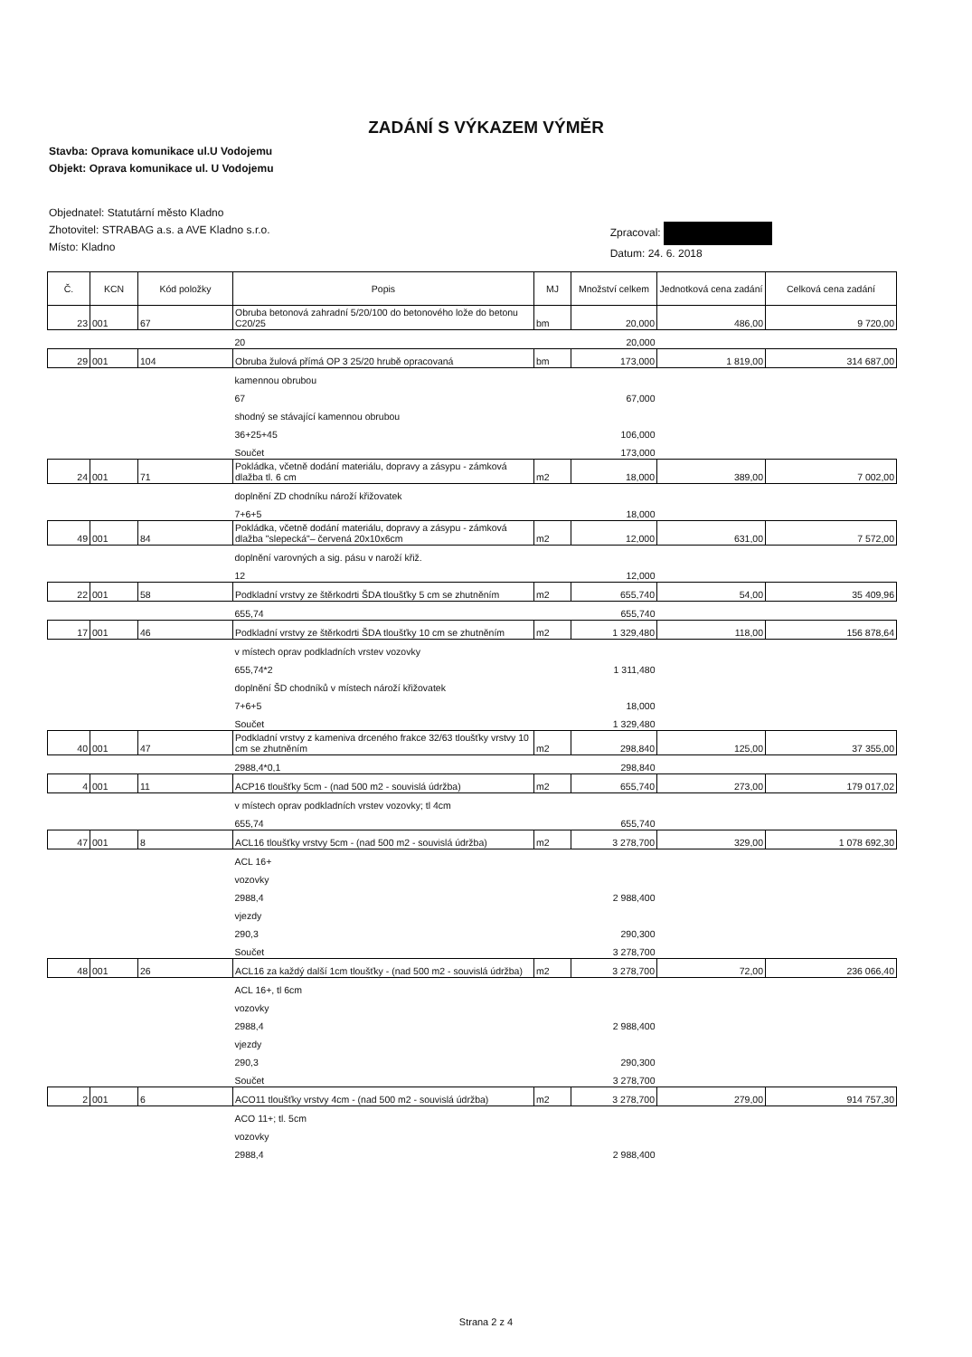ZADÁNÍ S VÝKAZEM VÝMĚR
Stavba: Oprava komunikace ul.U Vodojemu
Objekt: Oprava komunikace ul. U Vodojemu
Objednatel: Statutární město Kladno
Zhotovitel: STRABAG a.s. a AVE Kladno s.r.o.
Místo: Kladno
Zpracoval:
Datum: 24. 6. 2018
| Č. | KCN | Kód položky | Popis | MJ | Množství celkem | Jednotková cena zadání | Celková cena zadání |
| --- | --- | --- | --- | --- | --- | --- | --- |
| 23 | 001 | 67 | Obruba betonová zahradní 5/20/100 do betonového lože do betonu C20/25 | bm | 20,000 | 486,00 | 9 720,00 |
| | | | 20 | | 20,000 | | |
| 29 | 001 | 104 | Obruba žulová přímá OP 3 25/20 hrubě opracovaná | bm | 173,000 | 1 819,00 | 314 687,00 |
| | | | kamennou obrubou | | | | |
| | | | 67 | | 67,000 | | |
| | | | shodný se stávající kamennou obrubou | | | | |
| | | | 36+25+45 | | 106,000 | | |
| | | | Součet | | 173,000 | | |
| 24 | 001 | 71 | Pokládka, včetně dodání materiálu, dopravy a zásypu - zámková dlažba tl. 6 cm | m2 | 18,000 | 389,00 | 7 002,00 |
| | | | doplnění ZD chodníku nároží křižovatek | | | | |
| | | | 7+6+5 | | 18,000 | | |
| 49 | 001 | 84 | Pokládka, včetně dodání materiálu, dopravy a zásypu - zámková dlažba "slepecká"– červená 20x10x6cm | m2 | 12,000 | 631,00 | 7 572,00 |
| | | | doplnění varovných a sig. pásu v naroží křiž. | | | | |
| | | | 12 | | 12,000 | | |
| 22 | 001 | 58 | Podkladní vrstvy ze štěrkodrti ŠDA tloušťky 5 cm se zhutněním | m2 | 655,740 | 54,00 | 35 409,96 |
| | | | 655,74 | | 655,740 | | |
| 17 | 001 | 46 | Podkladní vrstvy ze štěrkodrti ŠDA tloušťky 10 cm se zhutněním | m2 | 1 329,480 | 118,00 | 156 878,64 |
| | | | v místech oprav podkladních vrstev vozovky | | | | |
| | | | 655,74*2 | | 1 311,480 | | |
| | | | doplnění ŠD chodníků v místech nároží křižovatek | | | | |
| | | | 7+6+5 | | 18,000 | | |
| | | | Součet | | 1 329,480 | | |
| 40 | 001 | 47 | Podkladní vrstvy z kameniva drceného frakce 32/63 tloušťky vrstvy 10 cm se zhutněním | m2 | 298,840 | 125,00 | 37 355,00 |
| | | | 2988,4*0,1 | | 298,840 | | |
| 4 | 001 | 11 | ACP16 tloušťky 5cm - (nad 500 m2 - souvislá údržba) | m2 | 655,740 | 273,00 | 179 017,02 |
| | | | v místech oprav podkladních vrstev vozovky; tl 4cm | | | | |
| | | | 655,74 | | 655,740 | | |
| 47 | 001 | 8 | ACL16 tloušťky vrstvy 5cm - (nad 500 m2 - souvislá údržba) | m2 | 3 278,700 | 329,00 | 1 078 692,30 |
| | | | ACL 16+ | | | | |
| | | | vozovky | | | | |
| | | | 2988,4 | | 2 988,400 | | |
| | | | vjezdy | | | | |
| | | | 290,3 | | 290,300 | | |
| | | | Součet | | 3 278,700 | | |
| 48 | 001 | 26 | ACL16 za každý další 1cm tloušťky - (nad 500 m2 - souvislá údržba) | m2 | 3 278,700 | 72,00 | 236 066,40 |
| | | | ACL 16+, tl 6cm | | | | |
| | | | vozovky | | | | |
| | | | 2988,4 | | 2 988,400 | | |
| | | | vjezdy | | | | |
| | | | 290,3 | | 290,300 | | |
| | | | Součet | | 3 278,700 | | |
| 2 | 001 | 6 | ACO11 tloušťky vrstvy 4cm - (nad 500 m2 - souvislá údržba) | m2 | 3 278,700 | 279,00 | 914 757,30 |
| | | | ACO 11+; tl. 5cm | | | | |
| | | | vozovky | | | | |
| | | | 2988,4 | | 2 988,400 | | |
Strana 2 z 4